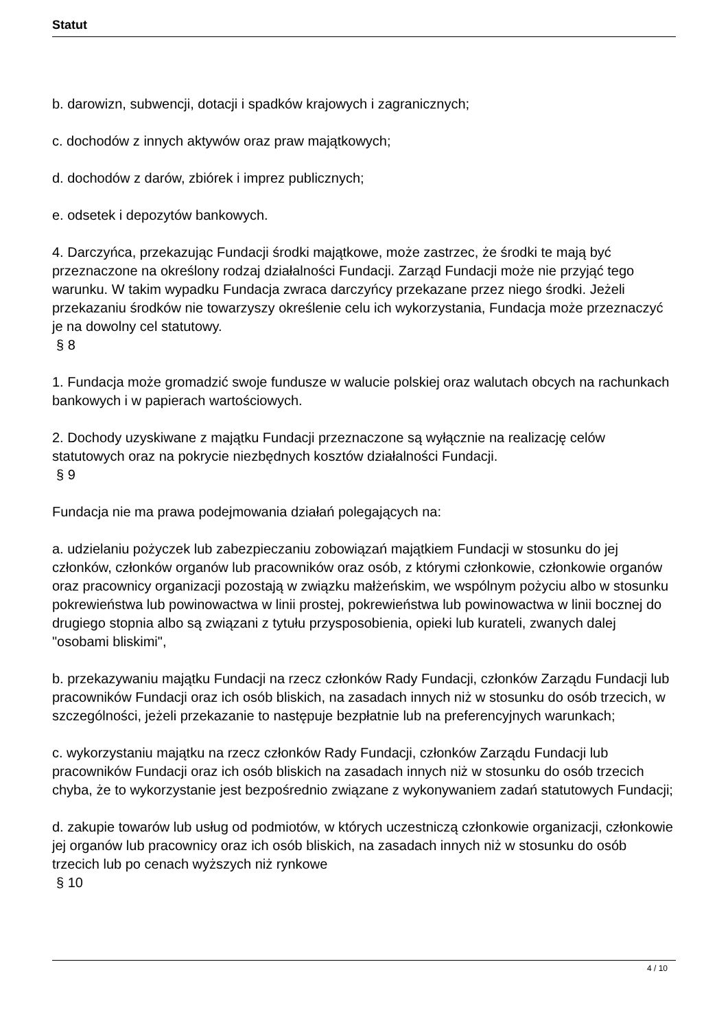Statut
b. darowizn, subwencji, dotacji i spadków krajowych i zagranicznych;
c. dochodów z innych aktywów oraz praw majątkowych;
d. dochodów z darów, zbiórek i imprez publicznych;
e. odsetek i depozytów bankowych.
4. Darczyńca, przekazując Fundacji środki majątkowe, może zastrzec, że środki te mają być przeznaczone na określony rodzaj działalności Fundacji. Zarząd Fundacji może nie przyjąć tego warunku. W takim wypadku Fundacja zwraca darczyńcy przekazane przez niego środki. Jeżeli przekazaniu środków nie towarzyszy określenie celu ich wykorzystania, Fundacja może przeznaczyć je na dowolny cel statutowy.
§ 8
1. Fundacja może gromadzić swoje fundusze w walucie polskiej oraz walutach obcych na rachunkach bankowych i w papierach wartościowych.
2. Dochody uzyskiwane z majątku Fundacji przeznaczone są wyłącznie na realizację celów statutowych oraz na pokrycie niezbędnych kosztów działalności Fundacji.
§ 9
Fundacja nie ma prawa podejmowania działań polegających na:
a. udzielaniu pożyczek lub zabezpieczaniu zobowiązań majątkiem Fundacji w stosunku do jej członków, członków organów lub pracowników oraz osób, z którymi członkowie, członkowie organów oraz pracownicy organizacji pozostają w związku małżeńskim, we wspólnym pożyciu albo w stosunku pokrewieństwa lub powinowactwa w linii prostej, pokrewieństwa lub powinowactwa w linii bocznej do drugiego stopnia albo są związani z tytułu przysposobienia, opieki lub kurateli, zwanych dalej "osobami bliskimi",
b. przekazywaniu majątku Fundacji na rzecz członków Rady Fundacji, członków Zarządu Fundacji lub pracowników Fundacji oraz ich osób bliskich, na zasadach innych niż w stosunku do osób trzecich, w szczególności, jeżeli przekazanie to następuje bezpłatnie lub na preferencyjnych warunkach;
c. wykorzystaniu majątku na rzecz członków Rady Fundacji, członków Zarządu Fundacji lub pracowników Fundacji oraz ich osób bliskich na zasadach innych niż w stosunku do osób trzecich chyba, że to wykorzystanie jest bezpośrednio związane z wykonywaniem zadań statutowych Fundacji;
d. zakupie towarów lub usług od podmiotów, w których uczestniczą członkowie organizacji, członkowie jej organów lub pracownicy oraz ich osób bliskich, na zasadach innych niż w stosunku do osób trzecich lub po cenach wyższych niż rynkowe
§ 10
4 / 10